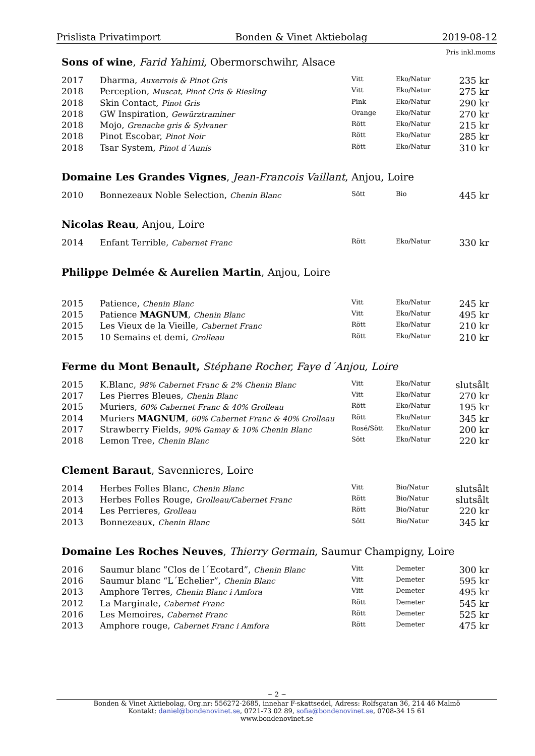Prislista Privatimport Bonden & Vinet Aktiebolag 2019-08-12
Pris inkl.moms
Sons of wine, Farid Yahimi, Obermorschwihr, Alsace
| 2017 | Dharma, Auxerrois & Pinot Gris | Vitt | Eko/Natur | 235 kr |
| 2018 | Perception, Muscat, Pinot Gris & Riesling | Vitt | Eko/Natur | 275 kr |
| 2018 | Skin Contact, Pinot Gris | Pink | Eko/Natur | 290 kr |
| 2018 | GW Inspiration, Gewürztraminer | Orange | Eko/Natur | 270 kr |
| 2018 | Mojo, Grenache gris & Sylvaner | Rött | Eko/Natur | 215 kr |
| 2018 | Pinot Escobar, Pinot Noir | Rött | Eko/Natur | 285 kr |
| 2018 | Tsar System, Pinot d´Aunis | Rött | Eko/Natur | 310 kr |
Domaine Les Grandes Vignes, Jean-Francois Vaillant, Anjou, Loire
| 2010 | Bonnezeaux Noble Selection, Chenin Blanc | Sött | Bio | 445 kr |
Nicolas Reau, Anjou, Loire
| 2014 | Enfant Terrible, Cabernet Franc | Rött | Eko/Natur | 330 kr |
Philippe Delmée & Aurelien Martin, Anjou, Loire
| 2015 | Patience, Chenin Blanc | Vitt | Eko/Natur | 245 kr |
| 2015 | Patience MAGNUM , Chenin Blanc | Vitt | Eko/Natur | 495 kr |
| 2015 | Les Vieux de la Vieille, Cabernet Franc | Rött | Eko/Natur | 210 kr |
| 2015 | 10 Semains et demi, Grolleau | Rött | Eko/Natur | 210 kr |
Ferme du Mont Benault, Stéphane Rocher, Faye d´Anjou, Loire
| 2015 | K.Blanc, 98% Cabernet Franc & 2% Chenin Blanc | Vitt | Eko/Natur | slutsålt |
| 2017 | Les Pierres Bleues, Chenin Blanc | Vitt | Eko/Natur | 270 kr |
| 2015 | Muriers, 60% Cabernet Franc & 40% Grolleau | Rött | Eko/Natur | 195 kr |
| 2014 | Muriers MAGNUM , 60% Cabernet Franc & 40% Grolleau | Rött | Eko/Natur | 345 kr |
| 2017 | Strawberry Fields, 90% Gamay & 10% Chenin Blanc | Rosé/Sött | Eko/Natur | 200 kr |
| 2018 | Lemon Tree, Chenin Blanc | Sött | Eko/Natur | 220 kr |
Clement Baraut, Savennieres, Loire
| 2014 | Herbes Folles Blanc, Chenin Blanc | Vitt | Bio/Natur | slutsålt |
| 2013 | Herbes Folles Rouge, Grolleau/Cabernet Franc | Rött | Bio/Natur | slutsålt |
| 2014 | Les Perrieres, Grolleau | Rött | Bio/Natur | 220 kr |
| 2013 | Bonnezeaux, Chenin Blanc | Sött | Bio/Natur | 345 kr |
Domaine Les Roches Neuves, Thierry Germain, Saumur Champigny, Loire
| 2016 | Saumur blanc ”Clos de l´Ecotard”, Chenin Blanc | Vitt | Demeter | 300 kr |
| 2016 | Saumur blanc “L´Echelier”, Chenin Blanc | Vitt | Demeter | 595 kr |
| 2013 | Amphore Terres, Chenin Blanc i Amfora | Vitt | Demeter | 495 kr |
| 2012 | La Marginale, Cabernet Franc | Rött | Demeter | 545 kr |
| 2016 | Les Memoires, Cabernet Franc | Rött | Demeter | 525 kr |
| 2013 | Amphore rouge, Cabernet Franc i Amfora | Rött | Demeter | 475 kr |
~ 2 ~
Bonden & Vinet Aktiebolag, Org.nr: 556272-2685, innehar F-skattsedel, Adress: Rolfsgatan 36, 214 46 Malmö
Kontakt: daniel@bondenovinet.se, 0721-73 02 89, sofia@bondenovinet.se, 0708-34 15 61
www.bondenovinet.se